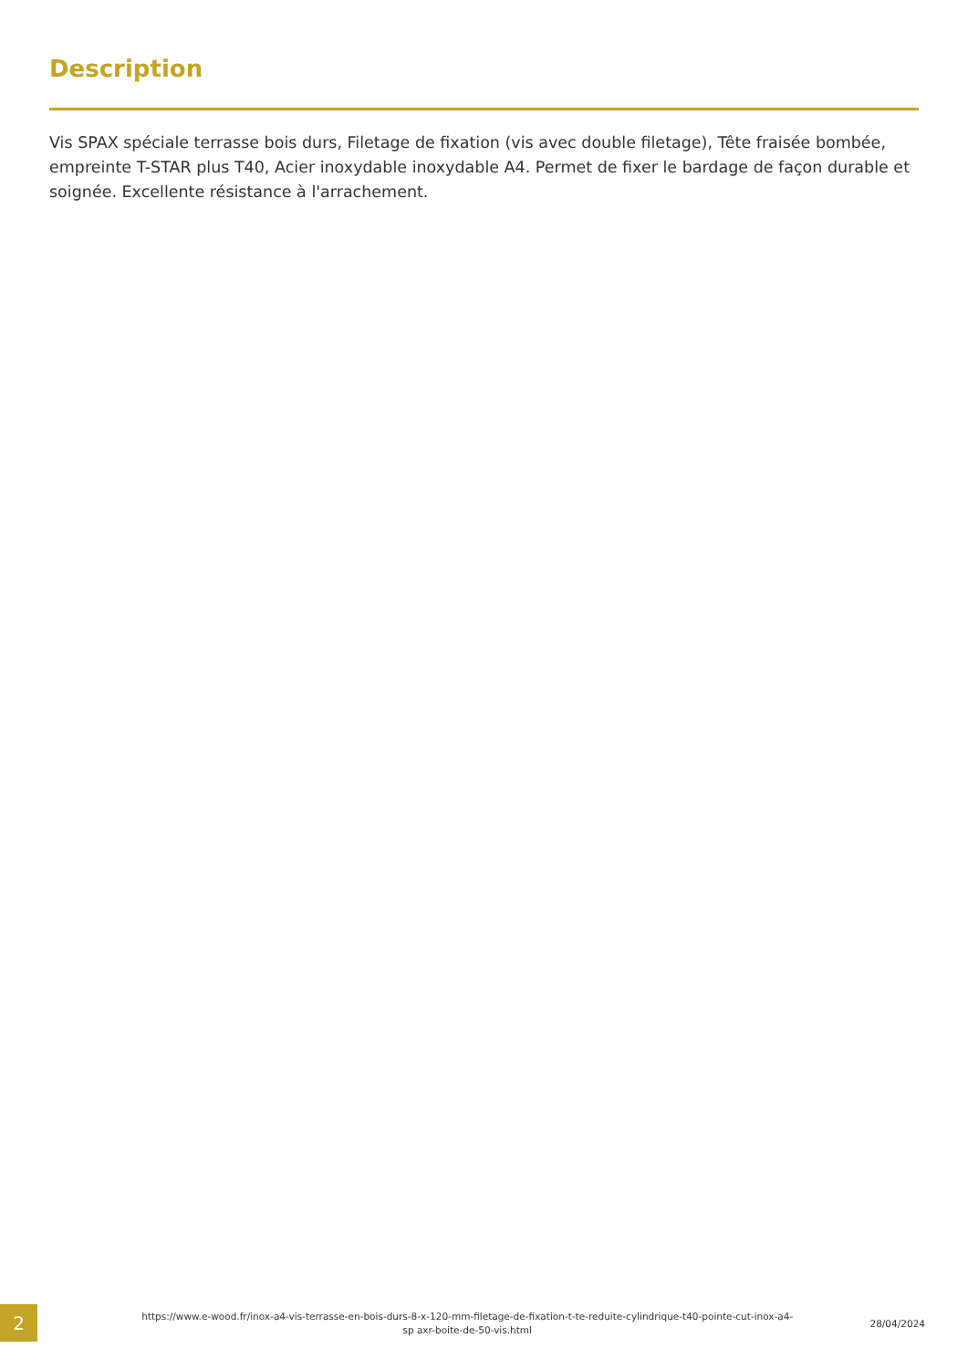Description
Vis SPAX spéciale terrasse bois durs, Filetage de fixation (vis avec double filetage), Tête fraisée bombée, empreinte T-STAR plus T40, Acier inoxydable inoxydable A4. Permet de fixer le bardage de façon durable et soignée. Excellente résistance à l'arrachement.
2
https://www.e-wood.fr/inox-a4-vis-terrasse-en-bois-durs-8-x-120-mm-filetage-de-fixation-t-te-reduite-cylindrique-t40-pointe-cut-inox-a4-sp axr-boite-de-50-vis.html
28/04/2024